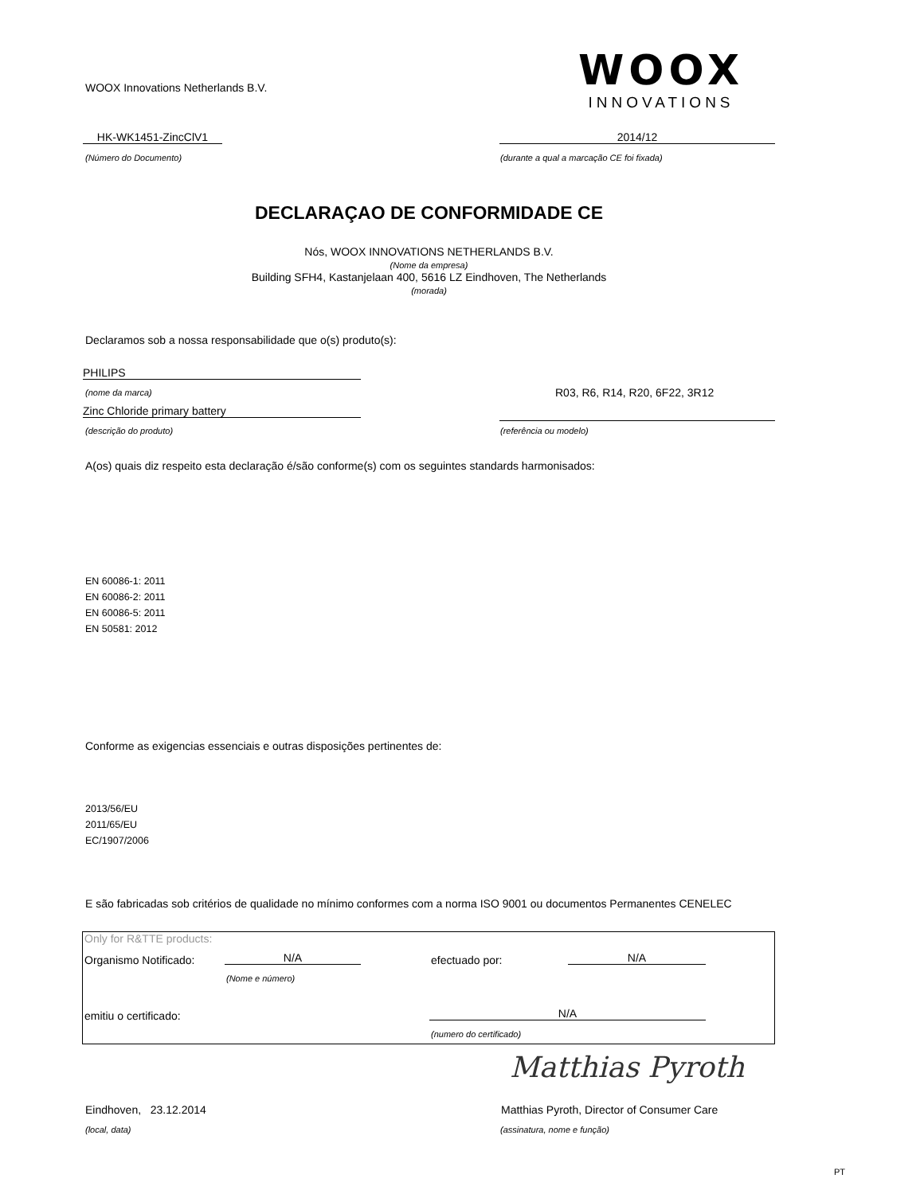WOOX Innovations Netherlands B.V.
WOOX
INNOVATIONS
HK-WK1451-ZincClV1 2014/12
(Número do Documento)
(durante a qual a marcação CE foi fixada)
DECLARAÇAO DE CONFORMIDADE CE
Nós, WOOX INNOVATIONS NETHERLANDS B.V.
(Nome da empresa)
Building SFH4, Kastanjelaan 400, 5616 LZ Eindhoven, The Netherlands
(morada)
Declaramos sob a nossa responsabilidade que o(s) produto(s):
PHILIPS
(nome da marca) R03, R6, R14, R20, 6F22, 3R12
Zinc Chloride primary battery
(descrição do produto) (referência ou modelo)
A(os) quais diz respeito esta declaração é/são conforme(s) com os seguintes standards harmonisados:
EN 60086-1: 2011
EN 60086-2: 2011
EN 60086-5: 2011
EN 50581: 2012
Conforme as exigencias essenciais e outras disposições pertinentes de:
2013/56/EU
2011/65/EU
EC/1907/2006
E são fabricadas sob critérios de qualidade no mínimo conformes com a norma ISO 9001 ou documentos Permanentes CENELEC
Only for R&TTE products:
Organismo Notificado: N/A
(Nome e número)
efectuado por: N/A
emitiu o certificado: N/A
(numero do certificado)
Matthias Pyroth
Eindhoven, 23.12.2014
Matthias Pyroth, Director of Consumer Care
(local, data) (assinatura, nome e função)
PT